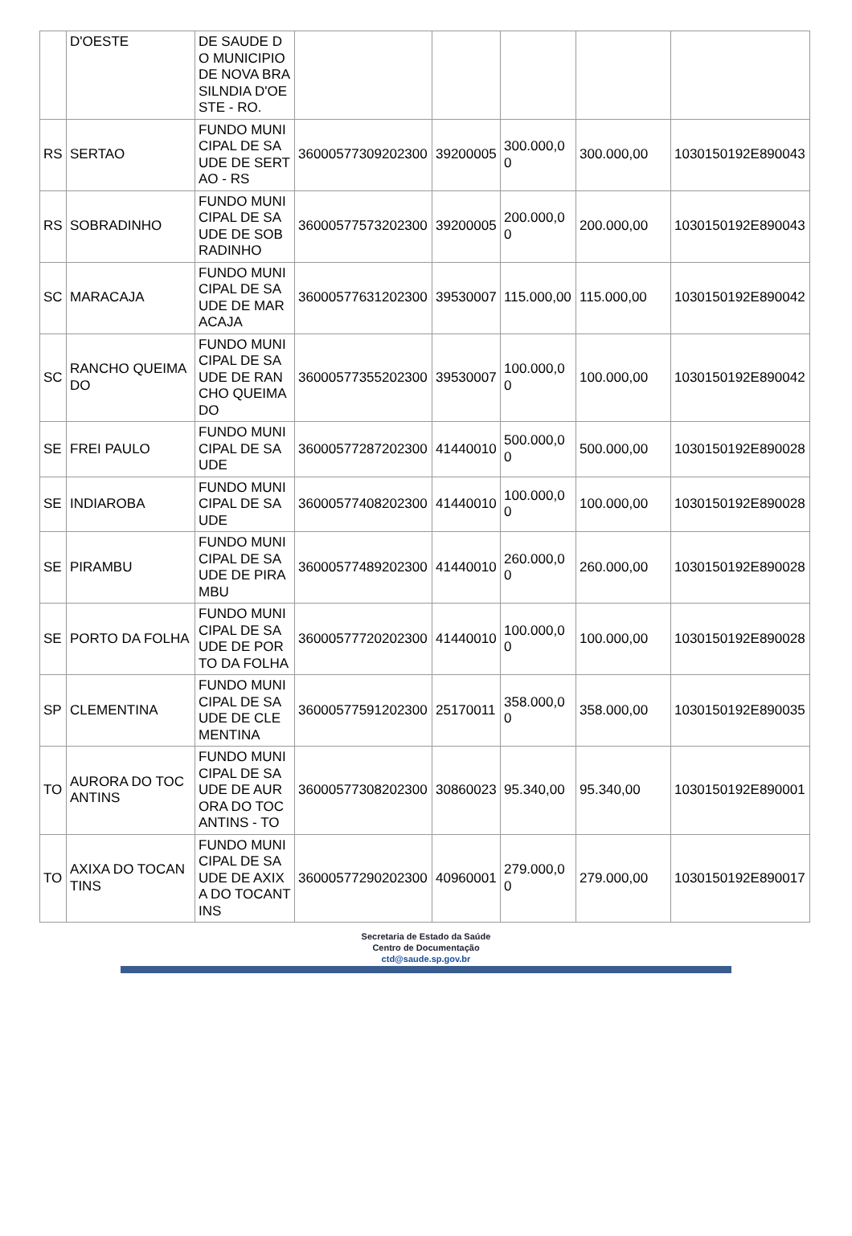| | D'OESTE | DE SAUDE DO MUNICIPIO DE NOVA BRASILNDIA D'OESTE - RO. | | | | | |
| RS | SERTAO | FUNDO MUNICIPAL DE SAUDE DE SERTAO - RS | 36000577309202300 | 39200005 | 300.000,00 | 300.000,00 | 1030150192E890043 |
| RS | SOBRADINHO | FUNDO MUNICIPAL DE SAUDE DE SOBRADINHO | 36000577573202300 | 39200005 | 200.000,00 | 200.000,00 | 1030150192E890043 |
| SC | MARACAJA | FUNDO MUNICIPAL DE SAUDE DE MARACAJA | 36000577631202300 | 39530007 | 115.000,00 | 115.000,00 | 1030150192E890042 |
| SC | RANCHO QUEIMADO | FUNDO MUNICIPAL DE SAUDE DE RANCHO QUEIMADO | 36000577355202300 | 39530007 | 100.000,00 | 100.000,00 | 1030150192E890042 |
| SE | FREI PAULO | FUNDO MUNICIPAL DE SAUDE | 36000577287202300 | 41440010 | 500.000,00 | 500.000,00 | 1030150192E890028 |
| SE | INDIAROBA | FUNDO MUNICIPAL DE SAUDE | 36000577408202300 | 41440010 | 100.000,00 | 100.000,00 | 1030150192E890028 |
| SE | PIRAMBU | FUNDO MUNICIPAL DE SAUDE DE PIRAMBU | 36000577489202300 | 41440010 | 260.000,00 | 260.000,00 | 1030150192E890028 |
| SE | PORTO DA FOLHA | FUNDO MUNICIPAL DE SAUDE DE PORTO DA FOLHA | 36000577720202300 | 41440010 | 100.000,00 | 100.000,00 | 1030150192E890028 |
| SP | CLEMENTINA | FUNDO MUNICIPAL DE SAUDE DE CLEMENTINA | 36000577591202300 | 25170011 | 358.000,00 | 358.000,00 | 1030150192E890035 |
| TO | AURORA DO TOCANTINS | FUNDO MUNICIPAL DE SAUDE DE AURORA DO TOCANTINS - TO | 36000577308202300 | 30860023 | 95.340,00 | 95.340,00 | 1030150192E890001 |
| TO | AXIXA DO TOCANTINS | FUNDO MUNICIPAL DE SAUDE DE AXIXA DO TOCANTINS | 36000577290202300 | 40960001 | 279.000,00 | 279.000,00 | 1030150192E890017 |
Secretaria de Estado da Saúde
Centro de Documentação
ctd@saude.sp.gov.br